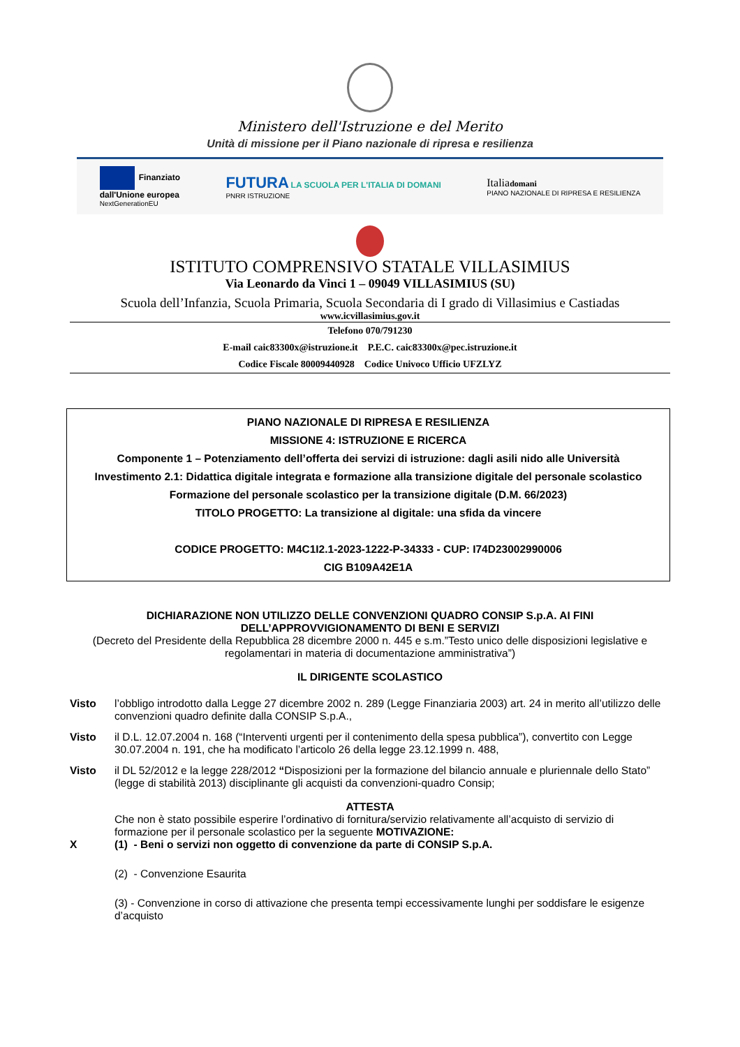Ministero dell'Istruzione e del Merito
Unità di missione per il Piano nazionale di ripresa e resilienza
Finanziato
dall'Unione europea
NextGenerationEU
FUTURA LA SCUOLA PER L'ITALIA DI DOMANI
PNRR ISTRUZIONE
Italiadomani
PIANO NAZIONALE DI RIPRESA E RESILIENZA
ISTITUTO COMPRENSIVO STATALE VILLASIMIUS
Via Leonardo da Vinci 1 – 09049 VILLASIMIUS (SU)
Scuola dell’Infanzia, Scuola Primaria, Scuola Secondaria di I grado di Villasimius e Castiadas
www.icvillasimius.gov.it
Telefono 070/791230
E-mail caic83300x@istruzione.it P.E.C. caic83300x@pec.istruzione.it
Codice Fiscale 80009440928 Codice Univoco Ufficio UFZLYZ
PIANO NAZIONALE DI RIPRESA E RESILIENZA
MISSIONE 4: ISTRUZIONE E RICERCA
Componente 1 – Potenziamento dell’offerta dei servizi di istruzione: dagli asili nido alle Università
Investimento 2.1: Didattica digitale integrata e formazione alla transizione digitale del personale scolastico Formazione del personale scolastico per la transizione digitale (D.M. 66/2023)
TITOLO PROGETTO: La transizione al digitale: una sfida da vincere
CODICE PROGETTO: M4C1I2.1-2023-1222-P-34333 - CUP: I74D23002990006
CIG B109A42E1A
DICHIARAZIONE NON UTILIZZO DELLE CONVENZIONI QUADRO CONSIP S.p.A. AI FINI DELL’APPROVVIGIONAMENTO DI BENI E SERVIZI
(Decreto del Presidente della Repubblica 28 dicembre 2000 n. 445 e s.m.”Testo unico delle disposizioni legislative e regolamentari in materia di documentazione amministrativa”)
IL DIRIGENTE SCOLASTICO
Visto l’obbligo introdotto dalla Legge 27 dicembre 2002 n. 289 (Legge Finanziaria 2003) art. 24 in merito all’utilizzo delle convenzioni quadro definite dalla CONSIP S.p.A.,
Visto il D.L. 12.07.2004 n. 168 (“Interventi urgenti per il contenimento della spesa pubblica”), convertito con Legge 30.07.2004 n. 191, che ha modificato l’articolo 26 della legge 23.12.1999 n. 488,
Visto il DL 52/2012 e la legge 228/2012 “Disposizioni per la formazione del bilancio annuale e pluriennale dello Stato” (legge di stabilità 2013) disciplinante gli acquisti da convenzioni-quadro Consip;
ATTESTA
Che non è stato possibile esperire l’ordinativo di fornitura/servizio relativamente all’acquisto di servizio di formazione per il personale scolastico per la seguente MOTIVAZIONE:
X (1) - Beni o servizi non oggetto di convenzione da parte di CONSIP S.p.A.
(2) - Convenzione Esaurita
(3) - Convenzione in corso di attivazione che presenta tempi eccessivamente lunghi per soddisfare le esigenze d’acquisto